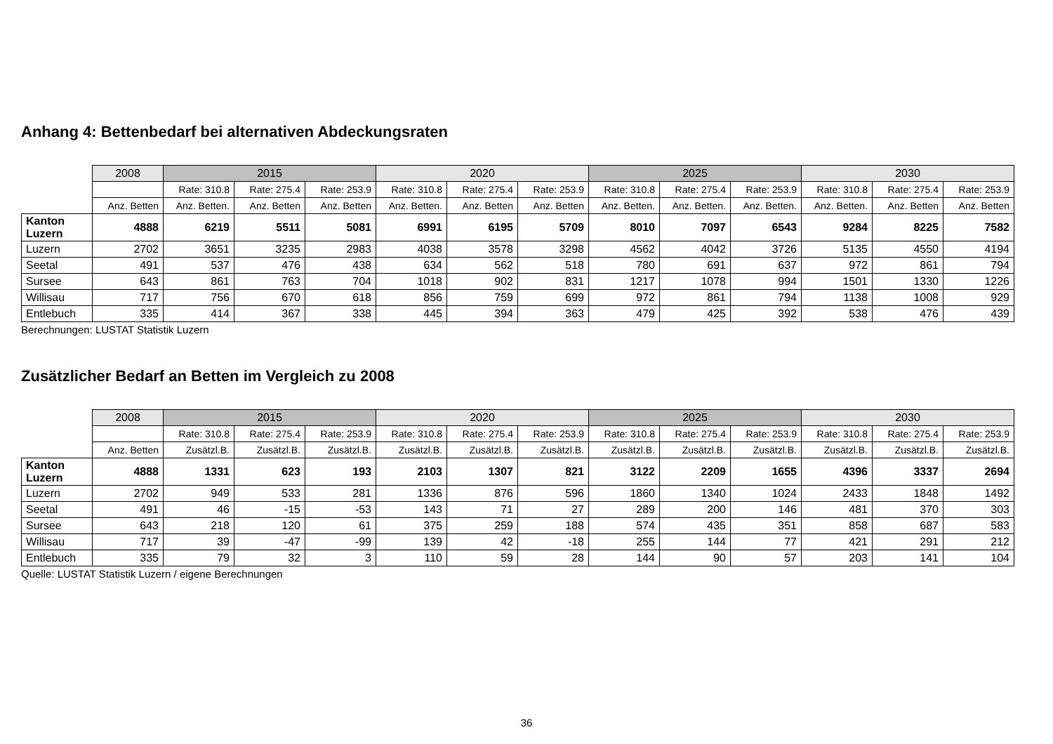Anhang 4: Bettenbedarf bei alternativen Abdeckungsraten
| | 2008 | 2015 | | | 2020 | | | 2025 | | | 2030 | | |
| | | Rate: 310.8 | Rate: 275.4 | Rate: 253.9 | Rate: 310.8 | Rate: 275.4 | Rate: 253.9 | Rate: 310.8 | Rate: 275.4 | Rate: 253.9 | Rate: 310.8 | Rate: 275.4 | Rate: 253.9 |
| | Anz. Betten | Anz. Betten. | Anz. Betten | Anz. Betten | Anz. Betten. | Anz. Betten | Anz. Betten | Anz. Betten. | Anz. Betten. | Anz. Betten. | Anz. Betten. | Anz. Betten | Anz. Betten |
| Kanton Luzern | 4888 | 6219 | 5511 | 5081 | 6991 | 6195 | 5709 | 8010 | 7097 | 6543 | 9284 | 8225 | 7582 |
| Luzern | 2702 | 3651 | 3235 | 2983 | 4038 | 3578 | 3298 | 4562 | 4042 | 3726 | 5135 | 4550 | 4194 |
| Seetal | 491 | 537 | 476 | 438 | 634 | 562 | 518 | 780 | 691 | 637 | 972 | 861 | 794 |
| Sursee | 643 | 861 | 763 | 704 | 1018 | 902 | 831 | 1217 | 1078 | 994 | 1501 | 1330 | 1226 |
| Willisau | 717 | 756 | 670 | 618 | 856 | 759 | 699 | 972 | 861 | 794 | 1138 | 1008 | 929 |
| Entlebuch | 335 | 414 | 367 | 338 | 445 | 394 | 363 | 479 | 425 | 392 | 538 | 476 | 439 |
Berechnungen: LUSTAT Statistik Luzern
Zusätzlicher Bedarf an Betten im Vergleich zu 2008
| | 2008 | 2015 | | | 2020 | | | 2025 | | | 2030 | | |
| | | Rate: 310.8 | Rate: 275.4 | Rate: 253.9 | Rate: 310.8 | Rate: 275.4 | Rate: 253.9 | Rate: 310.8 | Rate: 275.4 | Rate: 253.9 | Rate: 310.8 | Rate: 275.4 | Rate: 253.9 |
| | Anz. Betten | Zusätzl.B. | Zusätzl.B. | Zusätzl.B. | Zusätzl.B. | Zusätzl.B. | Zusätzl.B. | Zusätzl.B. | Zusätzl.B. | Zusätzl.B. | Zusätzl.B. | Zusätzl.B. | Zusätzl.B. |
| Kanton Luzern | 4888 | 1331 | 623 | 193 | 2103 | 1307 | 821 | 3122 | 2209 | 1655 | 4396 | 3337 | 2694 |
| Luzern | 2702 | 949 | 533 | 281 | 1336 | 876 | 596 | 1860 | 1340 | 1024 | 2433 | 1848 | 1492 |
| Seetal | 491 | 46 | -15 | -53 | 143 | 71 | 27 | 289 | 200 | 146 | 481 | 370 | 303 |
| Sursee | 643 | 218 | 120 | 61 | 375 | 259 | 188 | 574 | 435 | 351 | 858 | 687 | 583 |
| Willisau | 717 | 39 | -47 | -99 | 139 | 42 | -18 | 255 | 144 | 77 | 421 | 291 | 212 |
| Entlebuch | 335 | 79 | 32 | 3 | 110 | 59 | 28 | 144 | 90 | 57 | 203 | 141 | 104 |
Quelle: LUSTAT Statistik Luzern / eigene Berechnungen
36